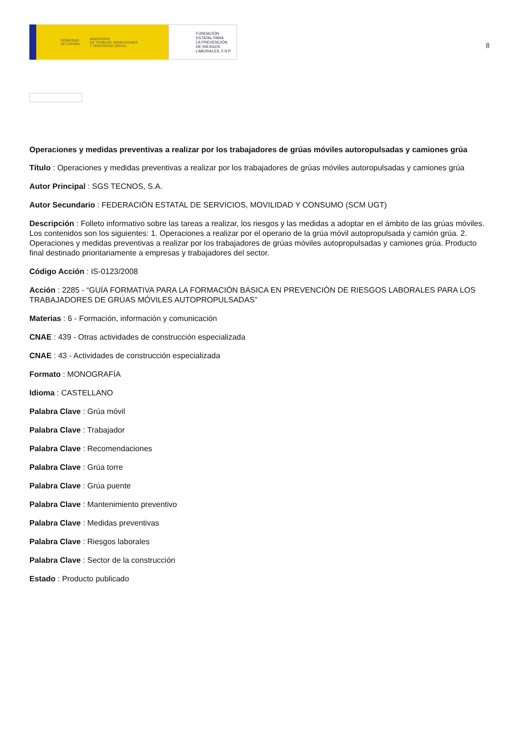GOBIERNO
DE ESPAÑA MINISTERIO
DE TRABAJO, MIGRACIONES
Y SEGURIDAD SOCIAL
FUNDACIÓN
ESTATAL PARA
LA PREVENCIÓN
DE RIESGOS
LABORALES, F.S.P.
8
Operaciones y medidas preventivas a realizar por los trabajadores de grúas móviles autoropulsadas y camiones grúa
Título : Operaciones y medidas preventivas a realizar por los trabajadores de grúas móviles autoropulsadas y camiones grúa
Autor Principal : SGS TECNOS, S.A.
Autor Secundario : FEDERACIÓN ESTATAL DE SERVICIOS, MOVILIDAD Y CONSUMO (SCM UGT)
Descripción : Folleto informativo sobre las tareas a realizar, los riesgos y las medidas a adoptar en el ámbito de las grúas móviles. Los contenidos son los siguientes: 1. Operaciones a realizar por el operario de la grúa móvil autopropulsada y camión grúa. 2. Operaciones y medidas preventivas a realizar por los trabajadores de grúas móviles autopropulsadas y camiones grúa. Producto final destinado prioritariamente a empresas y trabajadores del sector.
Código Acción : IS-0123/2008
Acción : 2285 - “GUÍA FORMATIVA PARA LA FORMACIÓN BÁSICA EN PREVENCIÓN DE RIESGOS LABORALES PARA LOS TRABAJADORES DE GRÚAS MÓVILES AUTOPROPULSADAS”
Materias : 6 - Formación, información y comunicación
CNAE : 439 - Otras actividades de construcción especializada
CNAE : 43 - Actividades de construcción especializada
Formato : MONOGRAFÍA
Idioma : CASTELLANO
Palabra Clave : Grúa móvil
Palabra Clave : Trabajador
Palabra Clave : Recomendaciones
Palabra Clave : Grúa torre
Palabra Clave : Grúa puente
Palabra Clave : Mantenimiento preventivo
Palabra Clave : Medidas preventivas
Palabra Clave : Riesgos laborales
Palabra Clave : Sector de la construcción
Estado : Producto publicado